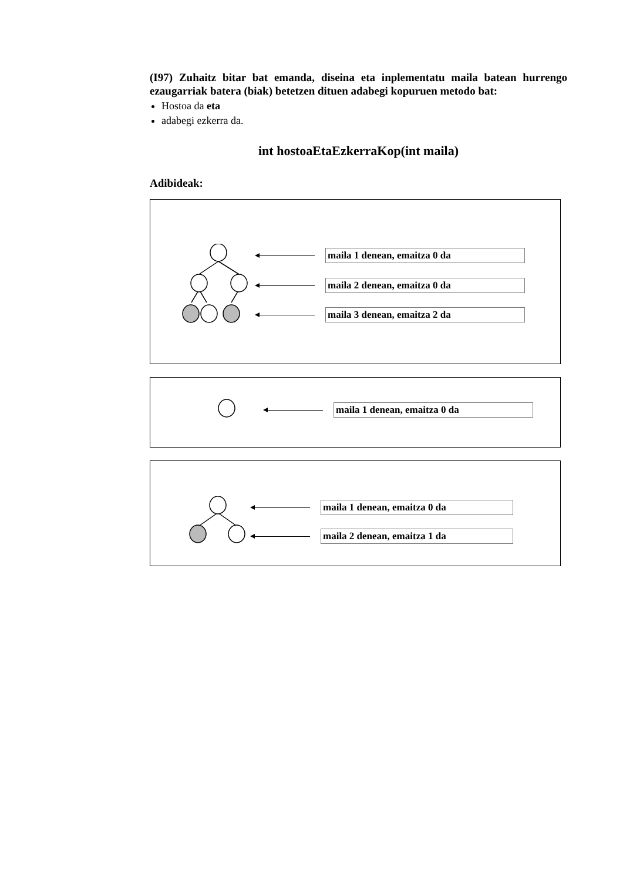(I97) Zuhaitz bitar bat emanda, diseina eta inplementatu maila batean hurrengo ezaugarriak batera (biak) betetzen dituen adabegi kopuruen metodo bat:
Hostoa da eta
adabegi ezkerra da.
int hostoaEtaEzkerraKop(int maila)
Adibideak:
maila 1 denean, emaitza 0 da
maila 2 denean, emaitza 0 da
maila 3 denean, emaitza 2 da
maila 1 denean, emaitza 0 da
maila 1 denean, emaitza 0 da
maila 2 denean, emaitza 1 da